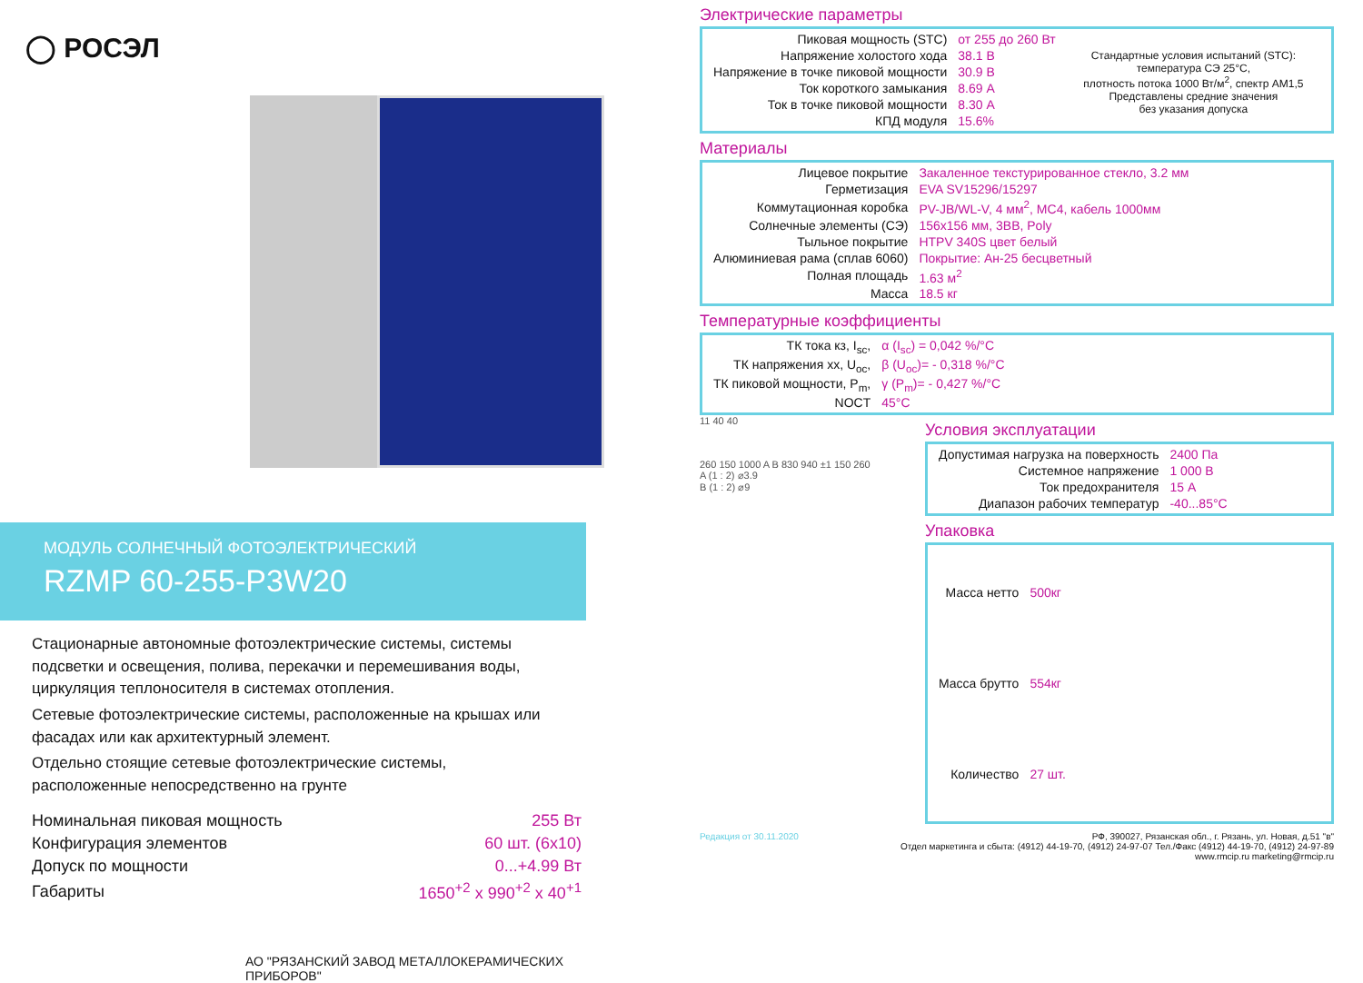◯ РОСЭЛ
МОДУЛЬ СОЛНЕЧНЫЙ ФОТОЭЛЕКТРИЧЕСКИЙ
RZMP 60-255-P3W20
Стационарные автономные фотоэлектрические системы, системы подсветки и освещения, полива, перекачки и перемешивания воды, циркуляция теплоносителя в системах отопления.
Сетевые фотоэлектрические системы, расположенные на крышах или фасадах или как архитектурный элемент.
Отдельно стоящие сетевые фотоэлектрические системы, расположенные непосредственно на грунте
| Номинальная пиковая мощность | 255 Вт |
| Конфигурация элементов | 60 шт. (6x10) |
| Допуск по мощности | 0...+4.99 Вт |
| Габариты | 1650<sup>+2</sup> x 990<sup>+2</sup> x 40<sup>+1</sup> |
АО "РЯЗАНСКИЙ ЗАВОД МЕТАЛЛОКЕРАМИЧЕСКИХ ПРИБОРОВ"
Электрические параметры
| Пиковая мощность (STC) | от 255 до 260 Вт |
| Напряжение холостого хода | 38.1 В |
| Напряжение в точке пиковой мощности | 30.9 В |
| Ток короткого замыкания | 8.69 А |
| Ток в точке пиковой мощности | 8.30 А |
| КПД модуля | 15.6% |
Стандартные условия испытаний (STC):
температура СЭ 25°С,
плотность потока 1000 Вт/м<sup>2</sup>, спектр АМ1,5
Представлены средние значения
без указания допуска
Материалы
| Лицевое покрытие | Закаленное текстурированное стекло, 3.2 мм |
| Герметизация | EVA SV15296/15297 |
| Коммутационная коробка | PV-JB/WL-V, 4 мм<sup>2</sup>, MC4, кабель 1000мм |
| Солнечные элементы (СЭ) | 156x156 мм, 3BB, Poly |
| Тыльное покрытие | HTPV 340S цвет белый |
| Алюминиевая рама (сплав 6060) | Покрытие: Ан-25 бесцветный |
| Полная площадь | 1.63 м<sup>2</sup> |
| Масса | 18.5 кг |
Температурные коэффициенты
| ТК тока кз, I<sub>sc</sub>, | α (I<sub>sc</sub>) = 0,042 %/°C |
| ТК напряжения хх, U<sub>oc</sub>, | β (U<sub>oc</sub>)= - 0,318 %/°C |
| ТК пиковой мощности, P<sub>m</sub>, | γ (P<sub>m</sub>)= - 0,427 %/°C |
| NOCT | 45°C |
11 40 40
260 150 1000 A B 830 940 ±1 150 260
A (1 : 2) ⌀3.9
B (1 : 2) ⌀9
Условия эксплуатации
| Допустимая нагрузка на поверхность | 2400 Па |
| Системное напряжение | 1 000 В |
| Ток предохранителя | 15 А |
| Диапазон рабочих температур | -40...85°C |
Упаковка
| Масса нетто | 500кг |
| Масса брутто | 554кг |
| Количество | 27 шт. |
Редакция от 30.11.2020 РФ, 390027, Рязанская обл., г. Рязань, ул. Новая, д.51 "в"
Отдел маркетинга и сбыта: (4912) 44-19-70, (4912) 24-97-07 Тел./Факс (4912) 44-19-70, (4912) 24-97-89
www.rmcip.ru marketing@rmcip.ru